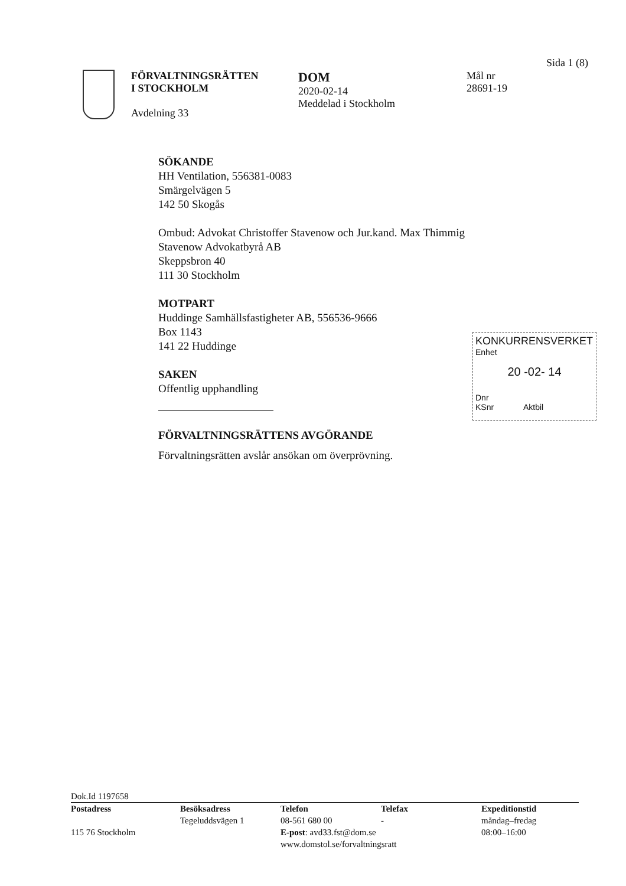Sida 1 (8)
FÖRVALTNINGSRÄTTEN
I STOCKHOLM
Avdelning 33
DOM
2020-02-14
Meddelad i Stockholm
Mål nr
28691-19
SÖKANDE
HH Ventilation, 556381-0083
Smärgelvägen 5
142 50 Skogås
Ombud: Advokat Christoffer Stavenow och Jur.kand. Max Thimmig
Stavenow Advokatbyrå AB
Skeppsbron 40
111 30 Stockholm
MOTPART
Huddinge Samhällsfastigheter AB, 556536-9666
Box 1143
141 22 Huddinge
SAKEN
Offentlig upphandling
FÖRVALTNINGSRÄTTENS AVGÖRANDE
Förvaltningsrätten avslår ansökan om överprövning.
KONKURRENSVERKET
Enhet
20 -02- 14
Dnr
KSnr Aktbil
Dok.Id 1197658
Postadress
115 76 Stockholm
Besöksadress
Tegeluddsvägen 1
Telefon
08-561 680 00
E-post: avd33.fst@dom.se
www.domstol.se/forvaltningsratt
Telefax
-
Expeditionstid
måndag–fredag
08:00–16:00